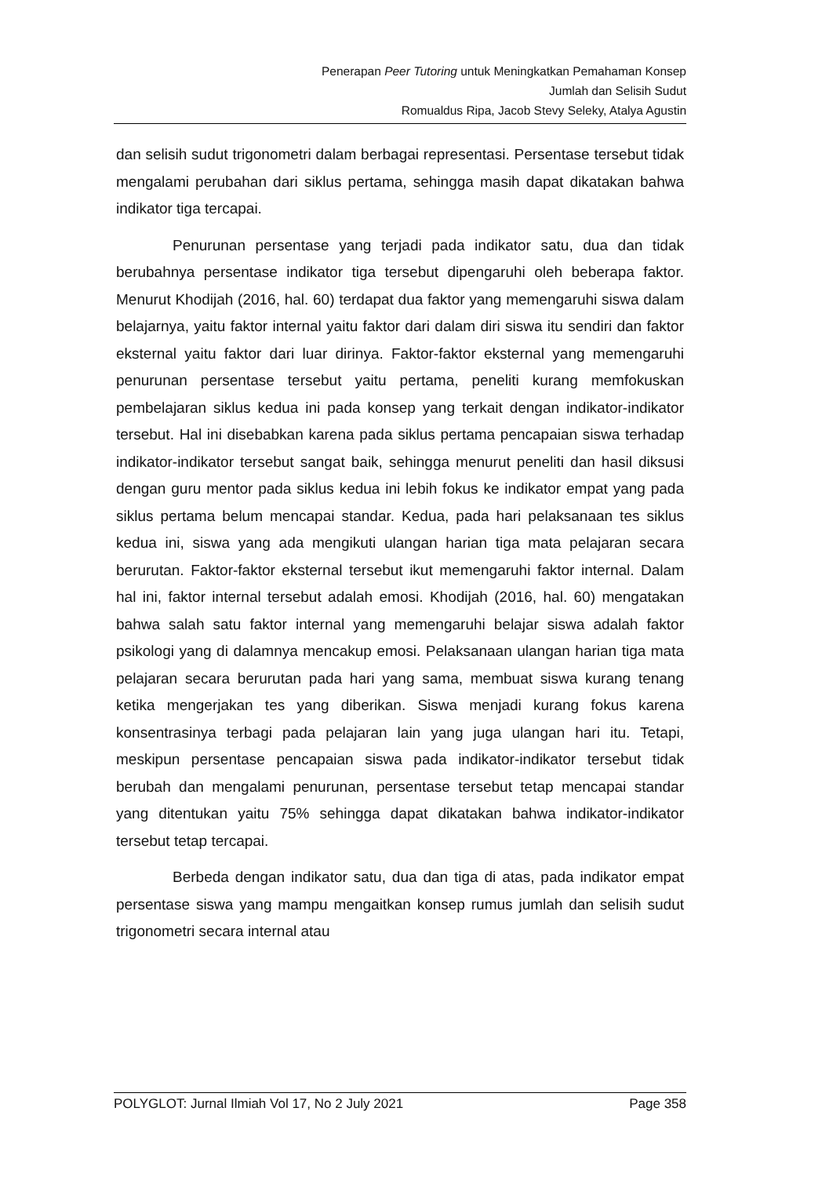Penerapan Peer Tutoring untuk Meningkatkan Pemahaman Konsep
Jumlah dan Selisih Sudut
Romualdus Ripa, Jacob Stevy Seleky, Atalya Agustin
dan selisih sudut trigonometri dalam berbagai representasi. Persentase tersebut tidak mengalami perubahan dari siklus pertama, sehingga masih dapat dikatakan bahwa indikator tiga tercapai.
Penurunan persentase yang terjadi pada indikator satu, dua dan tidak berubahnya persentase indikator tiga tersebut dipengaruhi oleh beberapa faktor. Menurut Khodijah (2016, hal. 60) terdapat dua faktor yang memengaruhi siswa dalam belajarnya, yaitu faktor internal yaitu faktor dari dalam diri siswa itu sendiri dan faktor eksternal yaitu faktor dari luar dirinya. Faktor-faktor eksternal yang memengaruhi penurunan persentase tersebut yaitu pertama, peneliti kurang memfokuskan pembelajaran siklus kedua ini pada konsep yang terkait dengan indikator-indikator tersebut. Hal ini disebabkan karena pada siklus pertama pencapaian siswa terhadap indikator-indikator tersebut sangat baik, sehingga menurut peneliti dan hasil diksusi dengan guru mentor pada siklus kedua ini lebih fokus ke indikator empat yang pada siklus pertama belum mencapai standar. Kedua, pada hari pelaksanaan tes siklus kedua ini, siswa yang ada mengikuti ulangan harian tiga mata pelajaran secara berurutan. Faktor-faktor eksternal tersebut ikut memengaruhi faktor internal. Dalam hal ini, faktor internal tersebut adalah emosi. Khodijah (2016, hal. 60) mengatakan bahwa salah satu faktor internal yang memengaruhi belajar siswa adalah faktor psikologi yang di dalamnya mencakup emosi. Pelaksanaan ulangan harian tiga mata pelajaran secara berurutan pada hari yang sama, membuat siswa kurang tenang ketika mengerjakan tes yang diberikan. Siswa menjadi kurang fokus karena konsentrasinya terbagi pada pelajaran lain yang juga ulangan hari itu. Tetapi, meskipun persentase pencapaian siswa pada indikator-indikator tersebut tidak berubah dan mengalami penurunan, persentase tersebut tetap mencapai standar yang ditentukan yaitu 75% sehingga dapat dikatakan bahwa indikator-indikator tersebut tetap tercapai.
Berbeda dengan indikator satu, dua dan tiga di atas, pada indikator empat persentase siswa yang mampu mengaitkan konsep rumus jumlah dan selisih sudut trigonometri secara internal atau
POLYGLOT: Jurnal Ilmiah Vol 17, No 2 July 2021 Page 358